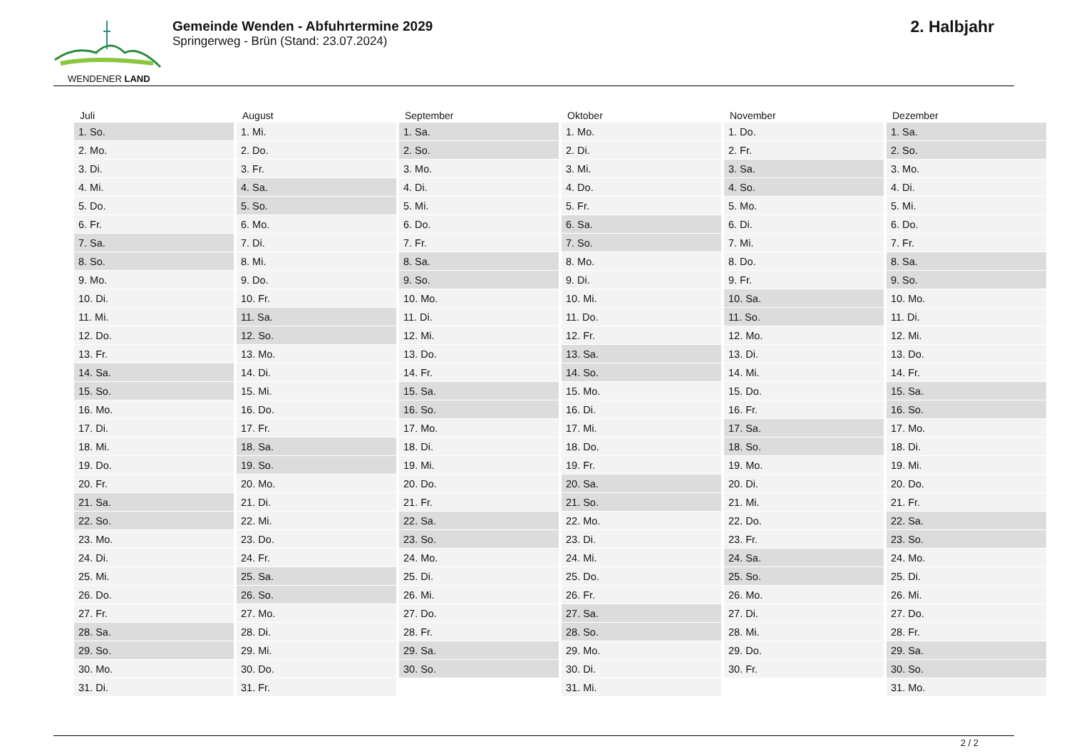WENDENER LAND
Gemeinde Wenden - Abfuhrtermine 2029
Springerweg - Brün (Stand: 23.07.2024)
2. Halbjahr
| Juli | August | September | Oktober | November | Dezember |
| --- | --- | --- | --- | --- | --- |
| 1. So. | 1. Mi. | 1. Sa. | 1. Mo. | 1. Do. | 1. Sa. |
| 2. Mo. | 2. Do. | 2. So. | 2. Di. | 2. Fr. | 2. So. |
| 3. Di. | 3. Fr. | 3. Mo. | 3. Mi. | 3. Sa. | 3. Mo. |
| 4. Mi. | 4. Sa. | 4. Di. | 4. Do. | 4. So. | 4. Di. |
| 5. Do. | 5. So. | 5. Mi. | 5. Fr. | 5. Mo. | 5. Mi. |
| 6. Fr. | 6. Mo. | 6. Do. | 6. Sa. | 6. Di. | 6. Do. |
| 7. Sa. | 7. Di. | 7. Fr. | 7. So. | 7. Mi. | 7. Fr. |
| 8. So. | 8. Mi. | 8. Sa. | 8. Mo. | 8. Do. | 8. Sa. |
| 9. Mo. | 9. Do. | 9. So. | 9. Di. | 9. Fr. | 9. So. |
| 10. Di. | 10. Fr. | 10. Mo. | 10. Mi. | 10. Sa. | 10. Mo. |
| 11. Mi. | 11. Sa. | 11. Di. | 11. Do. | 11. So. | 11. Di. |
| 12. Do. | 12. So. | 12. Mi. | 12. Fr. | 12. Mo. | 12. Mi. |
| 13. Fr. | 13. Mo. | 13. Do. | 13. Sa. | 13. Di. | 13. Do. |
| 14. Sa. | 14. Di. | 14. Fr. | 14. So. | 14. Mi. | 14. Fr. |
| 15. So. | 15. Mi. | 15. Sa. | 15. Mo. | 15. Do. | 15. Sa. |
| 16. Mo. | 16. Do. | 16. So. | 16. Di. | 16. Fr. | 16. So. |
| 17. Di. | 17. Fr. | 17. Mo. | 17. Mi. | 17. Sa. | 17. Mo. |
| 18. Mi. | 18. Sa. | 18. Di. | 18. Do. | 18. So. | 18. Di. |
| 19. Do. | 19. So. | 19. Mi. | 19. Fr. | 19. Mo. | 19. Mi. |
| 20. Fr. | 20. Mo. | 20. Do. | 20. Sa. | 20. Di. | 20. Do. |
| 21. Sa. | 21. Di. | 21. Fr. | 21. So. | 21. Mi. | 21. Fr. |
| 22. So. | 22. Mi. | 22. Sa. | 22. Mo. | 22. Do. | 22. Sa. |
| 23. Mo. | 23. Do. | 23. So. | 23. Di. | 23. Fr. | 23. So. |
| 24. Di. | 24. Fr. | 24. Mo. | 24. Mi. | 24. Sa. | 24. Mo. |
| 25. Mi. | 25. Sa. | 25. Di. | 25. Do. | 25. So. | 25. Di. |
| 26. Do. | 26. So. | 26. Mi. | 26. Fr. | 26. Mo. | 26. Mi. |
| 27. Fr. | 27. Mo. | 27. Do. | 27. Sa. | 27. Di. | 27. Do. |
| 28. Sa. | 28. Di. | 28. Fr. | 28. So. | 28. Mi. | 28. Fr. |
| 29. So. | 29. Mi. | 29. Sa. | 29. Mo. | 29. Do. | 29. Sa. |
| 30. Mo. | 30. Do. | 30. So. | 30. Di. | 30. Fr. | 30. So. |
| 31. Di. | 31. Fr. | | 31. Mi. | | 31. Mo. |
2 / 2